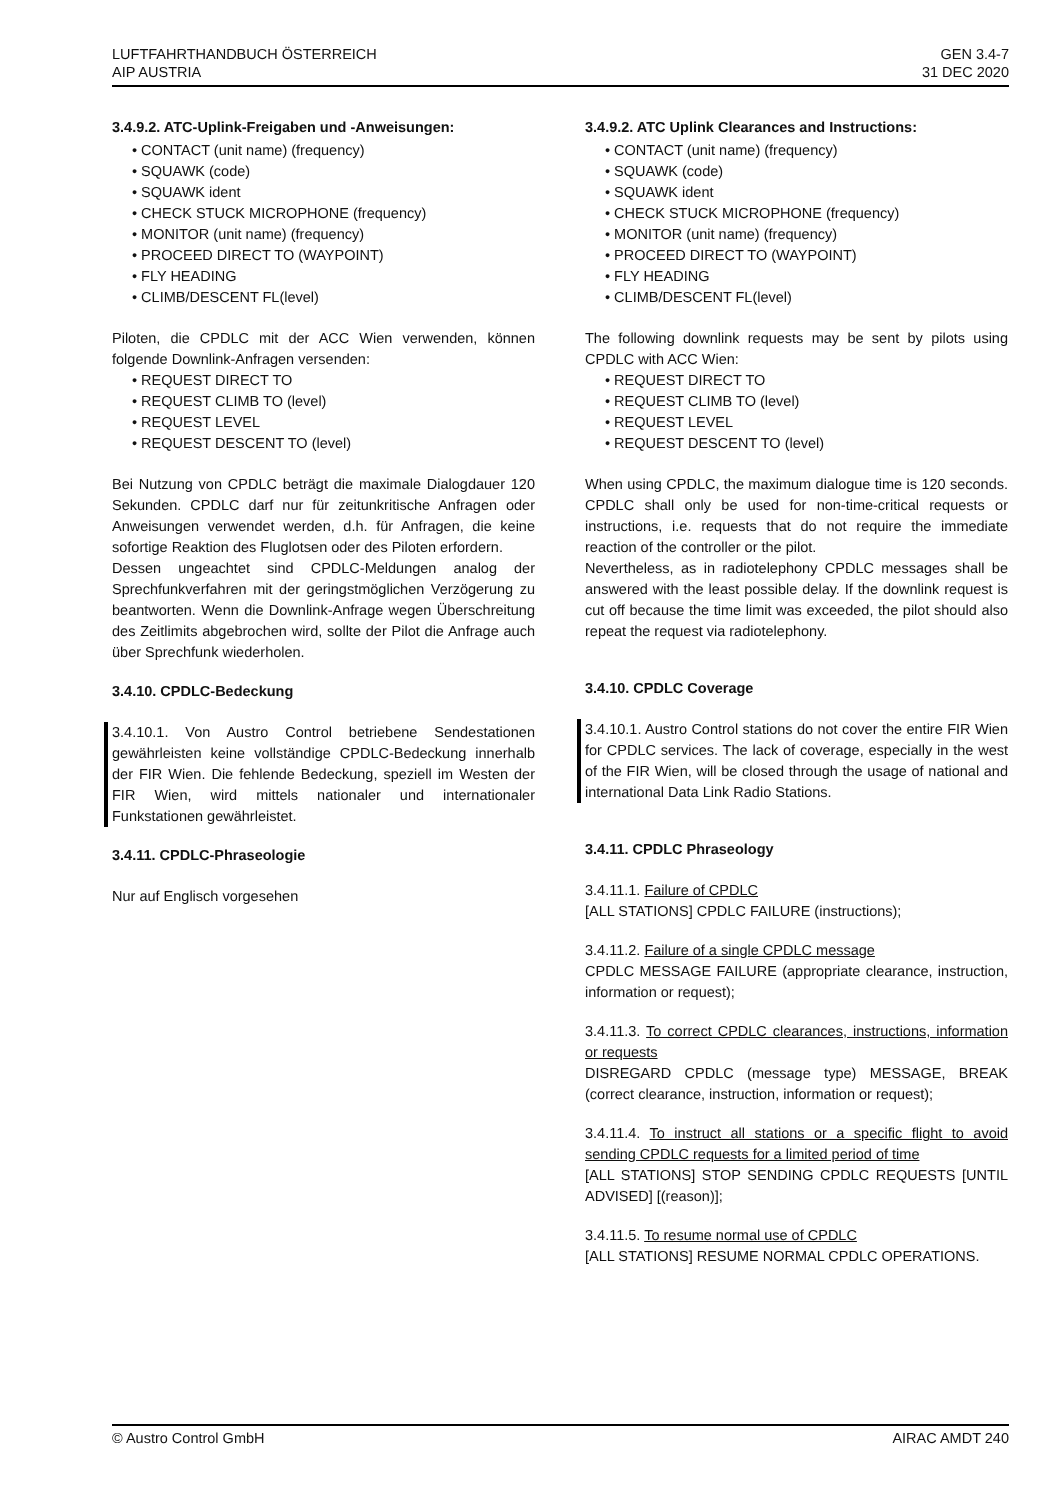LUFTFAHRTHANDBUCH ÖSTERREICH
AIP AUSTRIA
GEN 3.4-7
31 DEC 2020
3.4.9.2. ATC-Uplink-Freigaben und -Anweisungen:
• CONTACT (unit name) (frequency)
• SQUAWK (code)
• SQUAWK ident
• CHECK STUCK MICROPHONE (frequency)
• MONITOR (unit name) (frequency)
• PROCEED DIRECT TO (WAYPOINT)
• FLY HEADING
• CLIMB/DESCENT FL(level)
Piloten, die CPDLC mit der ACC Wien verwenden, können folgende Downlink-Anfragen versenden:
• REQUEST DIRECT TO
• REQUEST CLIMB TO (level)
• REQUEST LEVEL
• REQUEST DESCENT TO (level)
Bei Nutzung von CPDLC beträgt die maximale Dialogdauer 120 Sekunden. CPDLC darf nur für zeitunkritische Anfragen oder Anweisungen verwendet werden, d.h. für Anfragen, die keine sofortige Reaktion des Fluglotsen oder des Piloten erfordern.
Dessen ungeachtet sind CPDLC-Meldungen analog der Sprechfunkverfahren mit der geringstmöglichen Verzögerung zu beantworten. Wenn die Downlink-Anfrage wegen Überschreitung des Zeitlimits abgebrochen wird, sollte der Pilot die Anfrage auch über Sprechfunk wiederholen.
3.4.10. CPDLC-Bedeckung
3.4.10.1. Von Austro Control betriebene Sendestationen gewährleisten keine vollständige CPDLC-Bedeckung innerhalb der FIR Wien. Die fehlende Bedeckung, speziell im Westen der FIR Wien, wird mittels nationaler und internationaler Funkstationen gewährleistet.
3.4.11. CPDLC-Phraseologie
Nur auf Englisch vorgesehen
3.4.9.2. ATC Uplink Clearances and Instructions:
• CONTACT (unit name) (frequency)
• SQUAWK (code)
• SQUAWK ident
• CHECK STUCK MICROPHONE (frequency)
• MONITOR (unit name) (frequency)
• PROCEED DIRECT TO (WAYPOINT)
• FLY HEADING
• CLIMB/DESCENT FL(level)
The following downlink requests may be sent by pilots using CPDLC with ACC Wien:
• REQUEST DIRECT TO
• REQUEST CLIMB TO (level)
• REQUEST LEVEL
• REQUEST DESCENT TO (level)
When using CPDLC, the maximum dialogue time is 120 seconds. CPDLC shall only be used for non-time-critical requests or instructions, i.e. requests that do not require the immediate reaction of the controller or the pilot.
Nevertheless, as in radiotelephony CPDLC messages shall be answered with the least possible delay. If the downlink request is cut off because the time limit was exceeded, the pilot should also repeat the request via radiotelephony.
3.4.10. CPDLC Coverage
3.4.10.1. Austro Control stations do not cover the entire FIR Wien for CPDLC services. The lack of coverage, especially in the west of the FIR Wien, will be closed through the usage of national and international Data Link Radio Stations.
3.4.11. CPDLC Phraseology
3.4.11.1. Failure of CPDLC
[ALL STATIONS] CPDLC FAILURE (instructions);
3.4.11.2. Failure of a single CPDLC message
CPDLC MESSAGE FAILURE (appropriate clearance, instruction, information or request);
3.4.11.3. To correct CPDLC clearances, instructions, information or requests
DISREGARD CPDLC (message type) MESSAGE, BREAK (correct clearance, instruction, information or request);
3.4.11.4. To instruct all stations or a specific flight to avoid sending CPDLC requests for a limited period of time
[ALL STATIONS] STOP SENDING CPDLC REQUESTS [UNTIL ADVISED] [(reason)];
3.4.11.5. To resume normal use of CPDLC
[ALL STATIONS] RESUME NORMAL CPDLC OPERATIONS.
© Austro Control GmbH AIRAC AMDT 240